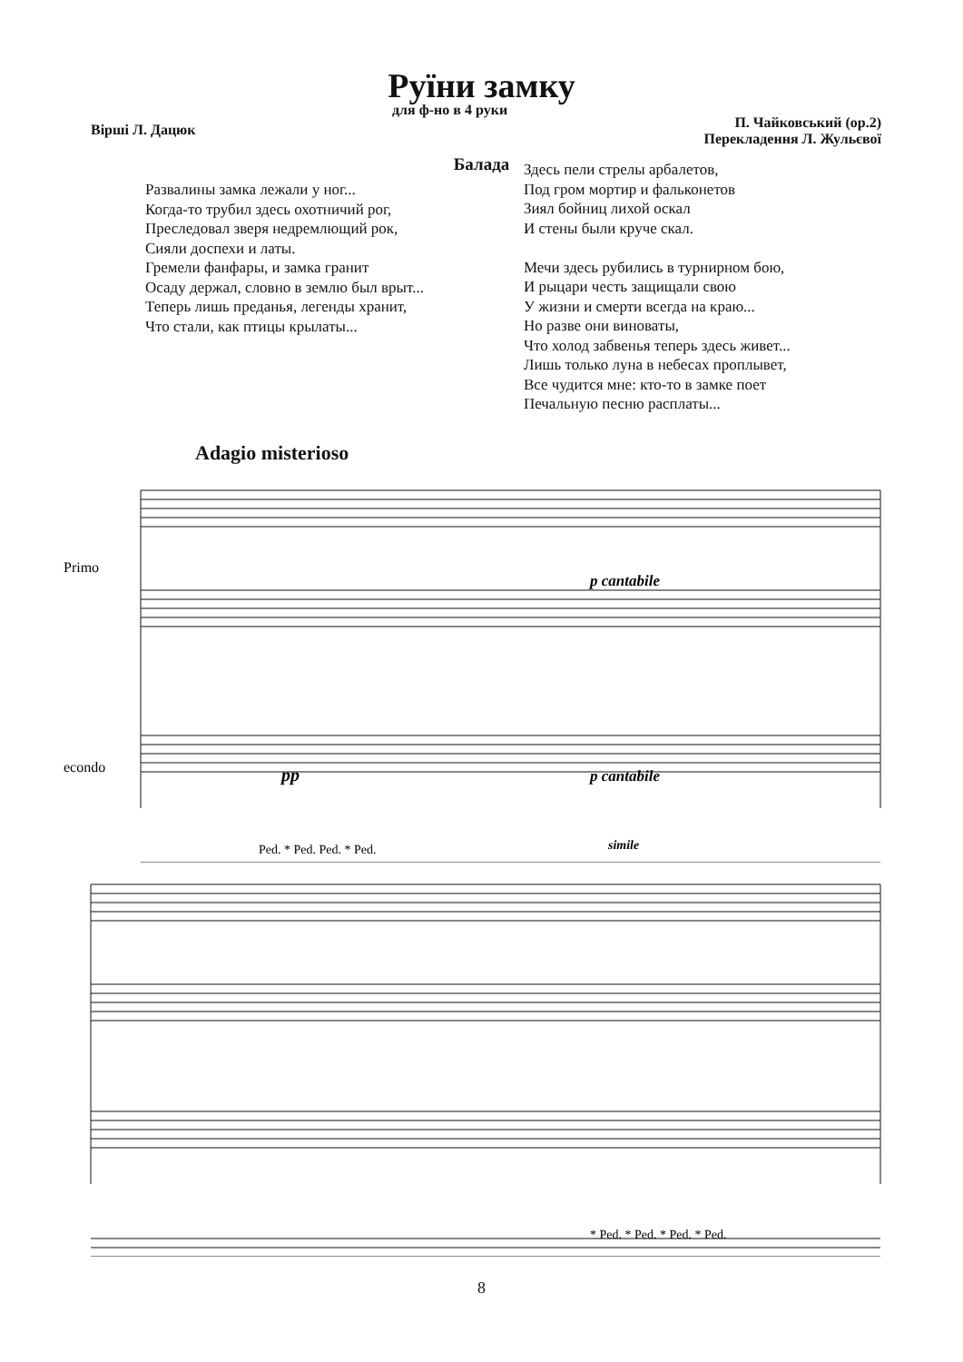Руїни замку
Вірші Л. Дацюк
для ф-но в 4 руки
П. Чайковський (ор.2)
Перекладення Л. Жульєвої
Балада
Развалины замка лежали у ног...
Когда-то трубил здесь охотничий рог,
Преследовал зверя недремлющий рок,
Сияли доспехи и латы.
Гремели фанфары, и замка гранит
Осаду держал, словно в землю был врыт...
Теперь лишь преданья, легенды хранит,
Что стали, как птицы крылаты...
Здесь пели стрелы арбалетов,
Под гром мортир и фальконетов
Зиял бойниц лихой оскал
И стены были круче скал.
Мечи здесь рубились в турнирном бою,
И рыцари честь защищали свою
У жизни и смерти всегда на краю...
Но разве они виноваты,
Что холод забвенья теперь здесь живет...
Лишь только луна в небесах проплывет,
Все чудится мне: кто-то в замке поет
Печальную песню расплаты...
Adagio misterioso
Primo
econdo
p cantabile
pp
p cantabile
simile
Ped. * Ped. Ped. * Ped.
* Ped. * Ped. * Ped. * Ped.
8